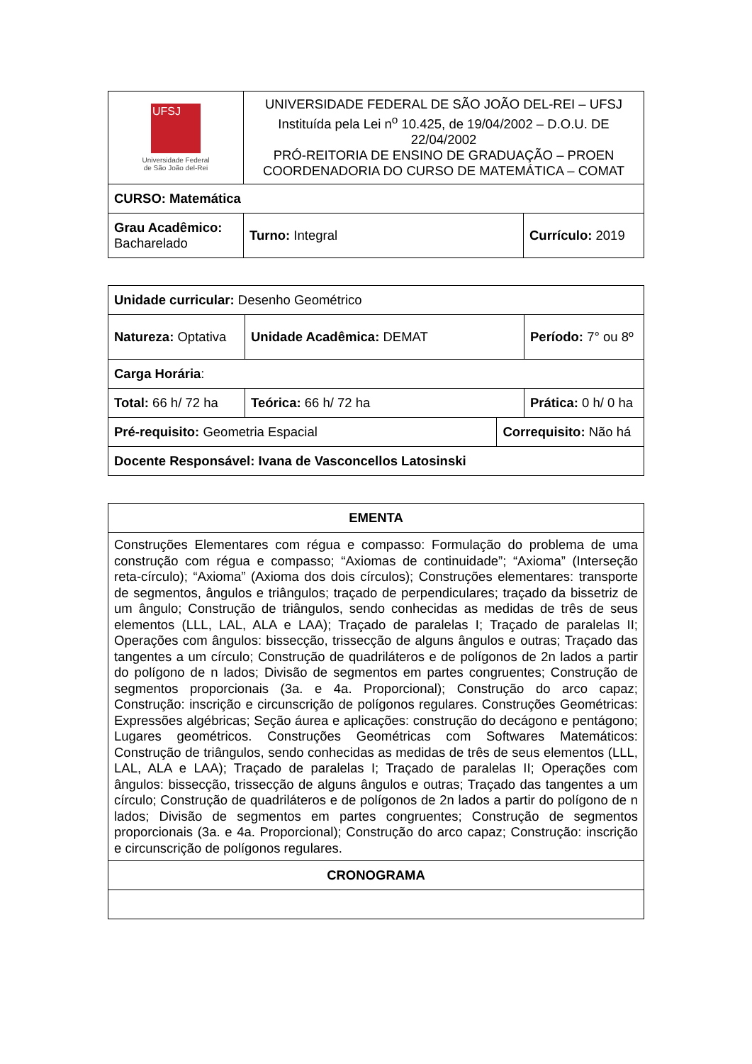| UFSJ Universidade Federal de São João del-Rei | UNIVERSIDADE FEDERAL DE SÃO JOÃO DEL-REI – UFSJ Instituída pela Lei n<sup>o</sup> 10.425, de 19/04/2002 – D.O.U. DE 22/04/2002 PRÓ-REITORIA DE ENSINO DE GRADUAÇÃO – PROEN COORDENADORIA DO CURSO DE MATEMÁTICA – COMAT | |
| CURSO: Matemática | | |
| Grau Acadêmico: Bacharelado | Turno: Integral | Currículo: 2019 |
| Unidade curricular: Desenho Geométrico | | | |
| Natureza: Optativa | Unidade Acadêmica: DEMAT | | Período: 7° ou 8º |
| Carga Horária : | | | |
| Total: 66 h/ 72 ha | Teórica: 66 h/ 72 ha | | Prática: 0 h/ 0 ha |
| Pré-requisito: Geometria Espacial | | Correquisito: Não há | |
| Docente Responsável: Ivana de Vasconcellos Latosinski | | | |
| EMENTA |
| --- |
| Construções Elementares com régua e compasso: Formulação do problema de uma construção com régua e compasso; “Axiomas de continuidade”; “Axioma” (Interseção reta-círculo); “Axioma” (Axioma dos dois círculos); Construções elementares: transporte de segmentos, ângulos e triângulos; traçado de perpendiculares; traçado da bissetriz de um ângulo; Construção de triângulos, sendo conhecidas as medidas de três de seus elementos (LLL, LAL, ALA e LAA); Traçado de paralelas I; Traçado de paralelas II; Operações com ângulos: bissecção, trissecção de alguns ângulos e outras; Traçado das tangentes a um círculo; Construção de quadriláteros e de polígonos de 2n lados a partir do polígono de n lados; Divisão de segmentos em partes congruentes; Construção de segmentos proporcionais (3a. e 4a. Proporcional); Construção do arco capaz; Construção: inscrição e circunscrição de polígonos regulares. Construções Geométricas: Expressões algébricas; Seção áurea e aplicações: construção do decágono e pentágono; Lugares geométricos. Construções Geométricas com Softwares Matemáticos: Construção de triângulos, sendo conhecidas as medidas de três de seus elementos (LLL, LAL, ALA e LAA); Traçado de paralelas I; Traçado de paralelas II; Operações com ângulos: bissecção, trissecção de alguns ângulos e outras; Traçado das tangentes a um círculo; Construção de quadriláteros e de polígonos de 2n lados a partir do polígono de n lados; Divisão de segmentos em partes congruentes; Construção de segmentos proporcionais (3a. e 4a. Proporcional); Construção do arco capaz; Construção: inscrição e circunscrição de polígonos regulares. |
| CRONOGRAMA |